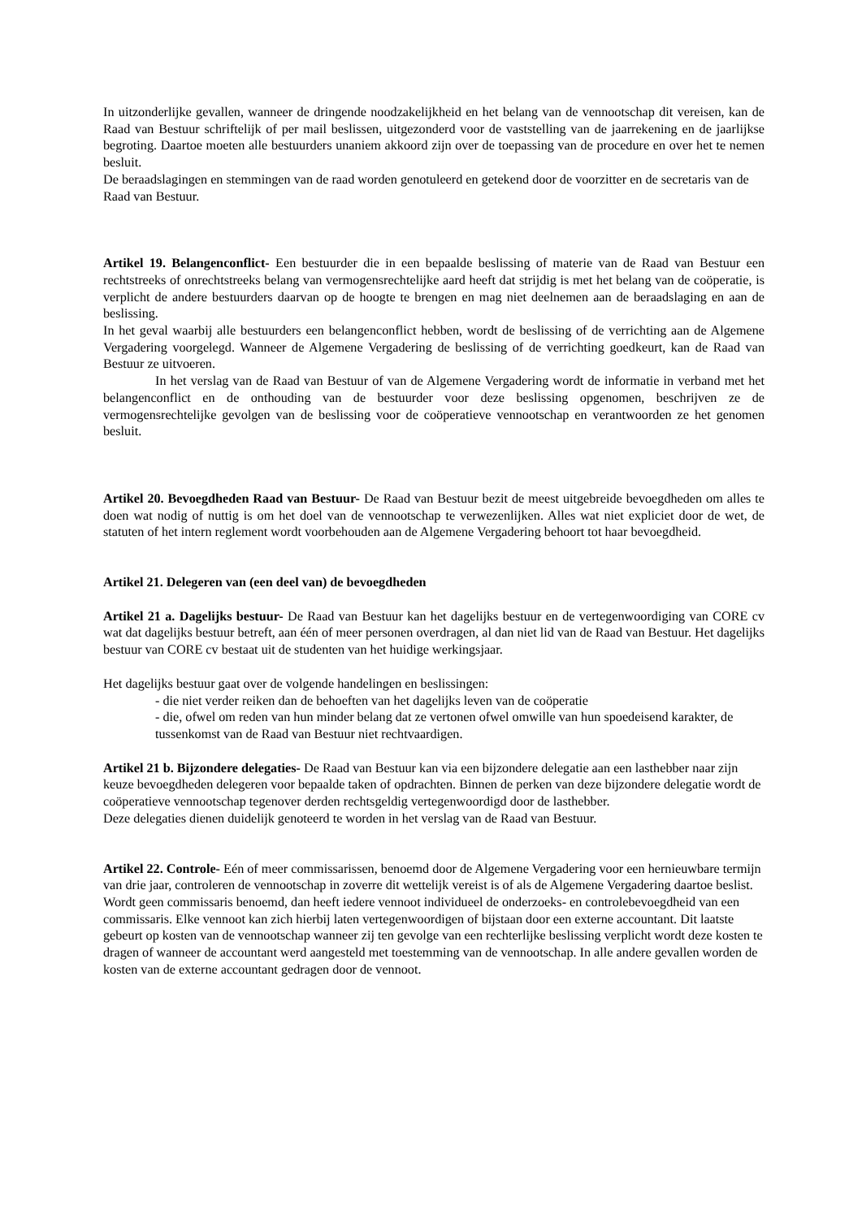In uitzonderlijke gevallen, wanneer de dringende noodzakelijkheid en het belang van de vennootschap dit vereisen, kan de Raad van Bestuur schriftelijk of per mail beslissen, uitgezonderd voor de vaststelling van de jaarrekening en de jaarlijkse begroting. Daartoe moeten alle bestuurders unaniem akkoord zijn over de toepassing van de procedure en over het te nemen besluit.
De beraadslagingen en stemmingen van de raad worden genotuleerd en getekend door de voorzitter en de secretaris van de Raad van Bestuur.
Artikel 19. Belangenconflict- Een bestuurder die in een bepaalde beslissing of materie van de Raad van Bestuur een rechtstreeks of onrechtstreeks belang van vermogensrechtelijke aard heeft dat strijdig is met het belang van de coöperatie, is verplicht de andere bestuurders daarvan op de hoogte te brengen en mag niet deelnemen aan de beraadslaging en aan de beslissing.
In het geval waarbij alle bestuurders een belangenconflict hebben, wordt de beslissing of de verrichting aan de Algemene Vergadering voorgelegd. Wanneer de Algemene Vergadering de beslissing of de verrichting goedkeurt, kan de Raad van Bestuur ze uitvoeren.
In het verslag van de Raad van Bestuur of van de Algemene Vergadering wordt de informatie in verband met het belangenconflict en de onthouding van de bestuurder voor deze beslissing opgenomen, beschrijven ze de vermogensrechtelijke gevolgen van de beslissing voor de coöperatieve vennootschap en verantwoorden ze het genomen besluit.
Artikel 20. Bevoegdheden Raad van Bestuur- De Raad van Bestuur bezit de meest uitgebreide bevoegdheden om alles te doen wat nodig of nuttig is om het doel van de vennootschap te verwezenlijken. Alles wat niet expliciet door de wet, de statuten of het intern reglement wordt voorbehouden aan de Algemene Vergadering behoort tot haar bevoegdheid.
Artikel 21. Delegeren van (een deel van) de bevoegdheden
Artikel 21 a. Dagelijks bestuur- De Raad van Bestuur kan het dagelijks bestuur en de vertegenwoordiging van CORE cv wat dat dagelijks bestuur betreft, aan één of meer personen overdragen, al dan niet lid van de Raad van Bestuur. Het dagelijks bestuur van CORE cv bestaat uit de studenten van het huidige werkingsjaar.
Het dagelijks bestuur gaat over de volgende handelingen en beslissingen:
- die niet verder reiken dan de behoeften van het dagelijks leven van de coöperatie
- die, ofwel om reden van hun minder belang dat ze vertonen ofwel omwille van hun spoedeisend karakter, de tussenkomst van de Raad van Bestuur niet rechtvaardigen.
Artikel 21 b. Bijzondere delegaties- De Raad van Bestuur kan via een bijzondere delegatie aan een lasthebber naar zijn keuze bevoegdheden delegeren voor bepaalde taken of opdrachten. Binnen de perken van deze bijzondere delegatie wordt de coöperatieve vennootschap tegenover derden rechtsgeldig vertegenwoordigd door de lasthebber.
Deze delegaties dienen duidelijk genoteerd te worden in het verslag van de Raad van Bestuur.
Artikel 22. Controle- Eén of meer commissarissen, benoemd door de Algemene Vergadering voor een hernieuwbare termijn van drie jaar, controleren de vennootschap in zoverre dit wettelijk vereist is of als de Algemene Vergadering daartoe beslist.
Wordt geen commissaris benoemd, dan heeft iedere vennoot individueel de onderzoeks- en controlebevoegdheid van een commissaris. Elke vennoot kan zich hierbij laten vertegenwoordigen of bijstaan door een externe accountant. Dit laatste gebeurt op kosten van de vennootschap wanneer zij ten gevolge van een rechterlijke beslissing verplicht wordt deze kosten te dragen of wanneer de accountant werd aangesteld met toestemming van de vennootschap. In alle andere gevallen worden de kosten van de externe accountant gedragen door de vennoot.